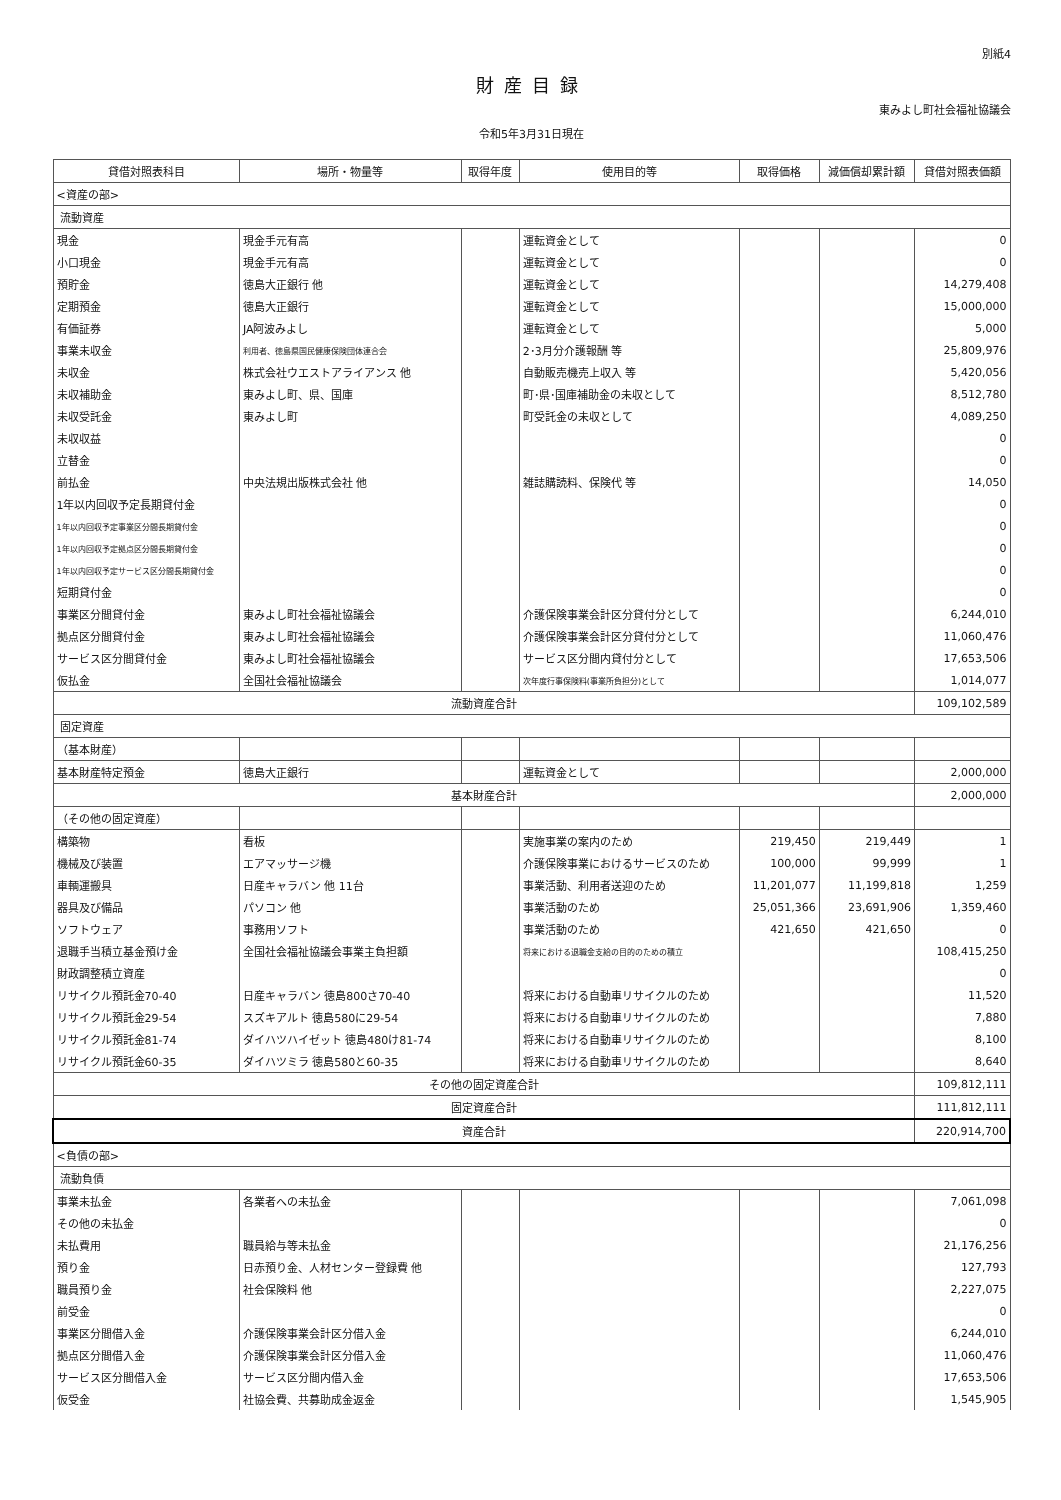別紙4
財産目録
東みよし町社会福祉協議会
令和5年3月31日現在
| 貸借対照表科目 | 場所・物量等 | 取得年度 | 使用目的等 | 取得価格 | 減価償却累計額 | 貸借対照表価額 |
| --- | --- | --- | --- | --- | --- | --- |
| <資産の部> | | | | | | |
| 流動資産 | | | | | | |
| 現金 | 現金手元有高 | | 運転資金として | | | 0 |
| 小口現金 | 現金手元有高 | | 運転資金として | | | 0 |
| 預貯金 | 徳島大正銀行 他 | | 運転資金として | | | 14,279,408 |
| 定期預金 | 徳島大正銀行 | | 運転資金として | | | 15,000,000 |
| 有価証券 | JA阿波みよし | | 運転資金として | | | 5,000 |
| 事業未収金 | 利用者、徳島県国民健康保険団体連合会 | | 2･3月分介護報酬 等 | | | 25,809,976 |
| 未収金 | 株式会社ウエストアライアンス 他 | | 自動販売機売上収入 等 | | | 5,420,056 |
| 未収補助金 | 東みよし町、県、国庫 | | 町･県･国庫補助金の未収として | | | 8,512,780 |
| 未収受託金 | 東みよし町 | | 町受託金の未収として | | | 4,089,250 |
| 未収収益 | | | | | | 0 |
| 立替金 | | | | | | 0 |
| 前払金 | 中央法規出版株式会社 他 | | 雑誌購読料、保険代 等 | | | 14,050 |
| 1年以内回収予定長期貸付金 | | | | | | 0 |
| 1年以内回収予定事業区分間長期貸付金 | | | | | | 0 |
| 1年以内回収予定拠点区分間長期貸付金 | | | | | | 0 |
| 1年以内回収予定サービス区分間長期貸付金 | | | | | | 0 |
| 短期貸付金 | | | | | | 0 |
| 事業区分間貸付金 | 東みよし町社会福祉協議会 | | 介護保険事業会計区分貸付分として | | | 6,244,010 |
| 拠点区分間貸付金 | 東みよし町社会福祉協議会 | | 介護保険事業会計区分貸付分として | | | 11,060,476 |
| サービス区分間貸付金 | 東みよし町社会福祉協議会 | | サービス区分間内貸付分として | | | 17,653,506 |
| 仮払金 | 全国社会福祉協議会 | | 次年度行事保険料(事業所負担分)として | | | 1,014,077 |
| 流動資産合計 | | | | | | 109,102,589 |
| 固定資産 | | | | | | |
| （基本財産） | | | | | | |
| 基本財産特定預金 | 徳島大正銀行 | | 運転資金として | | | 2,000,000 |
| 基本財産合計 | | | | | | 2,000,000 |
| （その他の固定資産） | | | | | | |
| 構築物 | 看板 | | 実施事業の案内のため | 219,450 | 219,449 | 1 |
| 機械及び装置 | エアマッサージ機 | | 介護保険事業におけるサービスのため | 100,000 | 99,999 | 1 |
| 車輌運搬具 | 日産キャラバン 他 11台 | | 事業活動、利用者送迎のため | 11,201,077 | 11,199,818 | 1,259 |
| 器具及び備品 | パソコン 他 | | 事業活動のため | 25,051,366 | 23,691,906 | 1,359,460 |
| ソフトウェア | 事務用ソフト | | 事業活動のため | 421,650 | 421,650 | 0 |
| 退職手当積立基金預け金 | 全国社会福祉協議会事業主負担額 | | 将来における退職金支給の目的のための積立 | | | 108,415,250 |
| 財政調整積立資産 | | | | | | 0 |
| リサイクル預託金70-40 | 日産キャラバン 徳島800さ70-40 | | 将来における自動車リサイクルのため | | | 11,520 |
| リサイクル預託金29-54 | スズキアルト 徳島580に29-54 | | 将来における自動車リサイクルのため | | | 7,880 |
| リサイクル預託金81-74 | ダイハツハイゼット 徳島480け81-74 | | 将来における自動車リサイクルのため | | | 8,100 |
| リサイクル預託金60-35 | ダイハツミラ 徳島580と60-35 | | 将来における自動車リサイクルのため | | | 8,640 |
| その他の固定資産合計 | | | | | | 109,812,111 |
| 固定資産合計 | | | | | | 111,812,111 |
| 資産合計 | | | | | | 220,914,700 |
| <負債の部> | | | | | | |
| 流動負債 | | | | | | |
| 事業未払金 | 各業者への未払金 | | | | | 7,061,098 |
| その他の未払金 | | | | | | 0 |
| 未払費用 | 職員給与等未払金 | | | | | 21,176,256 |
| 預り金 | 日赤預り金、人材センター登録費 他 | | | | | 127,793 |
| 職員預り金 | 社会保険料 他 | | | | | 2,227,075 |
| 前受金 | | | | | | 0 |
| 事業区分間借入金 | 介護保険事業会計区分借入金 | | | | | 6,244,010 |
| 拠点区分間借入金 | 介護保険事業会計区分借入金 | | | | | 11,060,476 |
| サービス区分間借入金 | サービス区分間内借入金 | | | | | 17,653,506 |
| 仮受金 | 社協会費、共募助成金返金 | | | | | 1,545,905 |